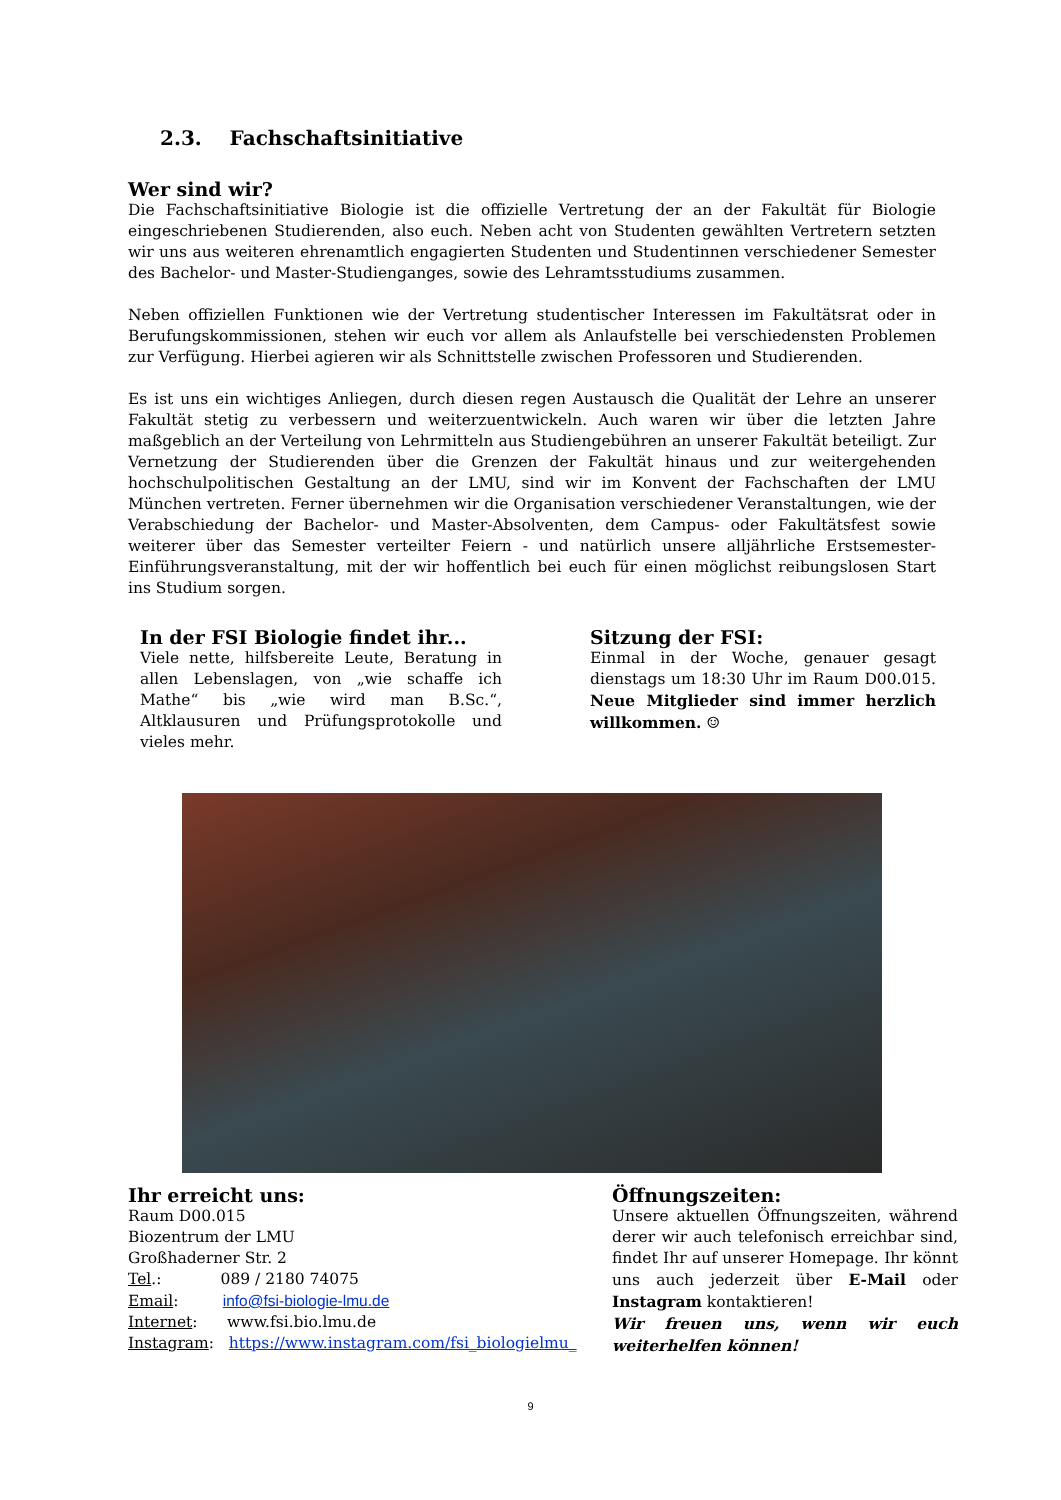2.3. Fachschaftsinitiative
Wer sind wir?
Die Fachschaftsinitiative Biologie ist die offizielle Vertretung der an der Fakultät für Biologie eingeschriebenen Studierenden, also euch. Neben acht von Studenten gewählten Vertretern setzten wir uns aus weiteren ehrenamtlich engagierten Studenten und Studentinnen verschiedener Semester des Bachelor- und Master-Studienganges, sowie des Lehramtsstudiums zusammen.
Neben offiziellen Funktionen wie der Vertretung studentischer Interessen im Fakultätsrat oder in Berufungskommissionen, stehen wir euch vor allem als Anlaufstelle bei verschiedensten Problemen zur Verfügung. Hierbei agieren wir als Schnittstelle zwischen Professoren und Studierenden.
Es ist uns ein wichtiges Anliegen, durch diesen regen Austausch die Qualität der Lehre an unserer Fakultät stetig zu verbessern und weiterzuentwickeln. Auch waren wir über die letzten Jahre maßgeblich an der Verteilung von Lehrmitteln aus Studiengebühren an unserer Fakultät beteiligt. Zur Vernetzung der Studierenden über die Grenzen der Fakultät hinaus und zur weitergehenden hochschulpolitischen Gestaltung an der LMU, sind wir im Konvent der Fachschaften der LMU München vertreten. Ferner übernehmen wir die Organisation verschiedener Veranstaltungen, wie der Verabschiedung der Bachelor- und Master-Absolventen, dem Campus- oder Fakultätsfest sowie weiterer über das Semester verteilter Feiern - und natürlich unsere alljährliche Erstsemester-Einführungsveranstaltung, mit der wir hoffentlich bei euch für einen möglichst reibungslosen Start ins Studium sorgen.
In der FSI Biologie findet ihr...
Viele nette, hilfsbereite Leute, Beratung in allen Lebenslagen, von „wie schaffe ich Mathe“ bis „wie wird man B.Sc.“, Altklausuren und Prüfungsprotokolle und vieles mehr.
Sitzung der FSI:
Einmal in der Woche, genauer gesagt dienstags um 18:30 Uhr im Raum D00.015. Neue Mitglieder sind immer herzlich willkommen. ☺
Ihr erreicht uns:
Raum D00.015
Biozentrum der LMU
Großhaderner Str. 2
Tel.: 089 / 2180 74075
Email: info@fsi-biologie-lmu.de
Internet: www.fsi.bio.lmu.de
Instagram: https://www.instagram.com/fsi_biologielmu_
Öffnungszeiten:
Unsere aktuellen Öffnungszeiten, während derer wir auch telefonisch erreichbar sind, findet Ihr auf unserer Homepage. Ihr könnt uns auch jederzeit über E-Mail oder Instagram kontaktieren!
Wir freuen uns, wenn wir euch weiterhelfen können!
9